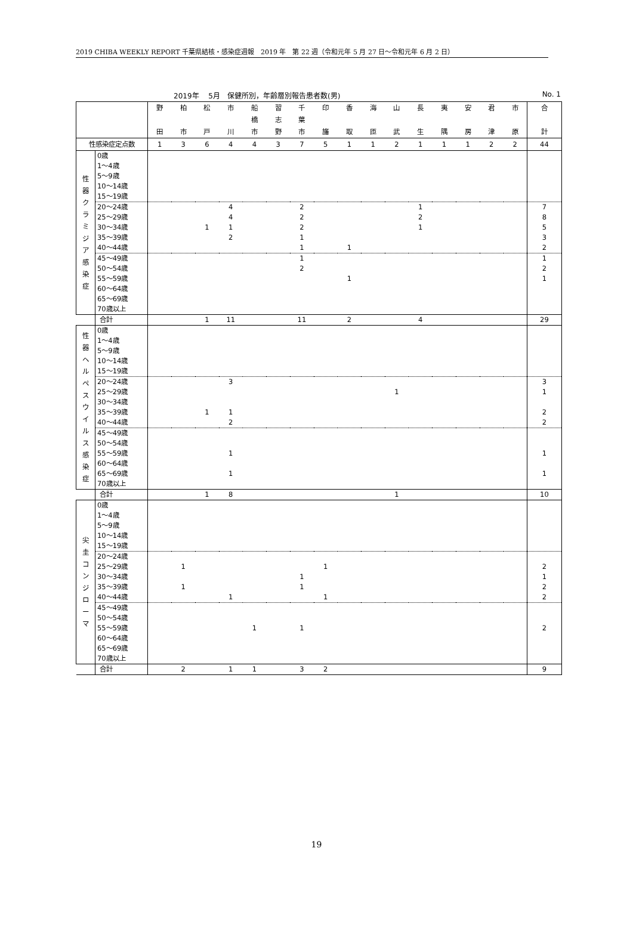2019 CHIBA WEEKLY REPORT 千葉県結核・感染症週報　2019 年　第 22 週（令和元年 5 月 27 日～令和元年 6 月 2 日）
2019年　 5月　保健所別，年齢層別報告患者数(男) No. 1
| | | 野 田 | 柏 市 | 松 戸 | 市 川 | 船 橋 市 | 習 志 野 | 千 葉 市 | 印 旛 | 香 取 | 海 匝 | 山 武 | 長 生 | 夷 隅 | 安 房 | 君 津 | 市 原 | 合 計 |
| --- | --- | --- | --- | --- | --- | --- | --- | --- | --- | --- | --- | --- | --- | --- | --- | --- | --- | --- |
| 性感染症定点数 | | 1 | 3 | 6 | 4 | 4 | 3 | 7 | 5 | 1 | 1 | 2 | 1 | 1 | 1 | 2 | 2 | 44 |
| 性 器 ク ラ ミ ジ ア 感 染 症 | 0歳 | | | | | | | | | | | | | | | | | |
| | 1～4歳 | | | | | | | | | | | | | | | | | |
| | 5～9歳 | | | | | | | | | | | | | | | | | |
| | 10～14歳 | | | | | | | | | | | | | | | | | |
| | 15～19歳 | | | | | | | | | | | | | | | | | |
| | 20～24歳 | | | | 4 | | | 2 | | | | | 1 | | | | | 7 |
| | 25～29歳 | | | | 4 | | | 2 | | | | | 2 | | | | | 8 |
| | 30～34歳 | | | 1 | 1 | | | 2 | | | | | 1 | | | | | 5 |
| | 35～39歳 | | | | 2 | | | 1 | | | | | | | | | | 3 |
| | 40～44歳 | | | | | | | 1 | | 1 | | | | | | | | 2 |
| | 45～49歳 | | | | | | | 1 | | | | | | | | | | 1 |
| | 50～54歳 | | | | | | | 2 | | | | | | | | | | 2 |
| | 55～59歳 | | | | | | | | | 1 | | | | | | | | 1 |
| | 60～64歳 | | | | | | | | | | | | | | | | | |
| | 65～69歳 | | | | | | | | | | | | | | | | | |
| | 70歳以上 | | | | | | | | | | | | | | | | | |
| | 合計 | | | 1 | 11 | | | 11 | | 2 | | | 4 | | | | | 29 |
| 性 器 ヘ ル ペ ス ウ イ ル ス 感 染 症 | 0歳 | | | | | | | | | | | | | | | | | |
| | 1～4歳 | | | | | | | | | | | | | | | | | |
| | 5～9歳 | | | | | | | | | | | | | | | | | |
| | 10～14歳 | | | | | | | | | | | | | | | | | |
| | 15～19歳 | | | | | | | | | | | | | | | | | |
| | 20～24歳 | | | | 3 | | | | | | | | | | | | | 3 |
| | 25～29歳 | | | | | | | | | | | 1 | | | | | | 1 |
| | 30～34歳 | | | | | | | | | | | | | | | | | |
| | 35～39歳 | | | 1 | 1 | | | | | | | | | | | | | 2 |
| | 40～44歳 | | | | 2 | | | | | | | | | | | | | 2 |
| | 45～49歳 | | | | | | | | | | | | | | | | | |
| | 50～54歳 | | | | | | | | | | | | | | | | | |
| | 55～59歳 | | | | 1 | | | | | | | | | | | | | 1 |
| | 60～64歳 | | | | | | | | | | | | | | | | | |
| | 65～69歳 | | | | 1 | | | | | | | | | | | | | 1 |
| | 70歳以上 | | | | | | | | | | | | | | | | | |
| | 合計 | | | 1 | 8 | | | | | | | 1 | | | | | | 10 |
| 尖 圭 コ ン ジ ロ ー マ | 0歳 | | | | | | | | | | | | | | | | | |
| | 1～4歳 | | | | | | | | | | | | | | | | | |
| | 5～9歳 | | | | | | | | | | | | | | | | | |
| | 10～14歳 | | | | | | | | | | | | | | | | | |
| | 15～19歳 | | | | | | | | | | | | | | | | | |
| | 20～24歳 | | | | | | | | | | | | | | | | | |
| | 25～29歳 | | 1 | | | | | | 1 | | | | | | | | | 2 |
| | 30～34歳 | | | | | | | 1 | | | | | | | | | | 1 |
| | 35～39歳 | | 1 | | | | | 1 | | | | | | | | | | 2 |
| | 40～44歳 | | | | 1 | | | | 1 | | | | | | | | | 2 |
| | 45～49歳 | | | | | | | | | | | | | | | | | |
| | 50～54歳 | | | | | | | | | | | | | | | | | |
| | 55～59歳 | | | | | 1 | | 1 | | | | | | | | | | 2 |
| | 60～64歳 | | | | | | | | | | | | | | | | | |
| | 65～69歳 | | | | | | | | | | | | | | | | | |
| | 70歳以上 | | | | | | | | | | | | | | | | | |
| | 合計 | | 2 | | 1 | 1 | | 3 | 2 | | | | | | | | | 9 |
19